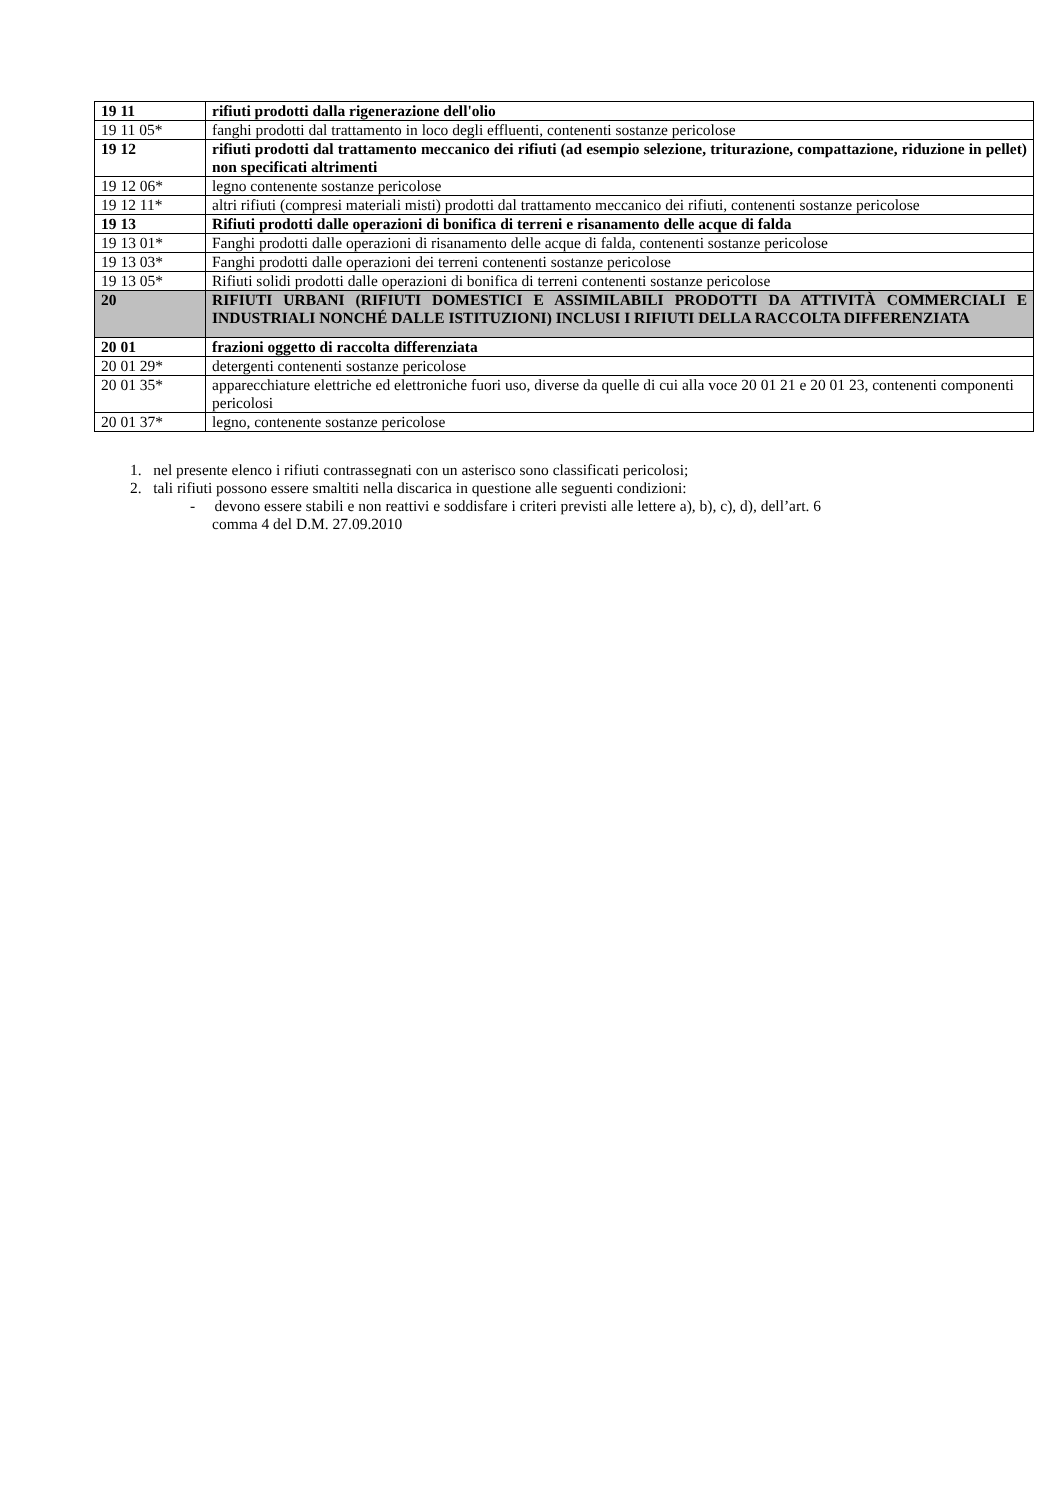| 19 11 | rifiuti prodotti dalla rigenerazione dell'olio |
| 19 11 05* | fanghi prodotti dal trattamento in loco degli effluenti, contenenti sostanze pericolose |
| 19 12 | rifiuti prodotti dal trattamento meccanico dei rifiuti (ad esempio selezione, triturazione, compattazione, riduzione in pellet) non specificati altrimenti |
| 19 12 06* | legno contenente sostanze pericolose |
| 19 12 11* | altri rifiuti (compresi materiali misti) prodotti dal trattamento meccanico dei rifiuti, contenenti sostanze pericolose |
| 19 13 | Rifiuti prodotti dalle operazioni di bonifica di terreni e risanamento delle acque di falda |
| 19 13 01* | Fanghi prodotti dalle operazioni di risanamento delle acque di falda, contenenti sostanze pericolose |
| 19 13 03* | Fanghi prodotti dalle operazioni dei terreni contenenti sostanze pericolose |
| 19 13 05* | Rifiuti solidi prodotti dalle operazioni di bonifica di terreni contenenti sostanze pericolose |
| 20 | RIFIUTI URBANI (RIFIUTI DOMESTICI E ASSIMILABILI PRODOTTI DA ATTIVITÀ COMMERCIALI E INDUSTRIALI NONCHÉ DALLE ISTITUZIONI) INCLUSI I RIFIUTI DELLA RACCOLTA DIFFERENZIATA |
| 20 01 | frazioni oggetto di raccolta differenziata |
| 20 01 29* | detergenti contenenti sostanze pericolose |
| 20 01 35* | apparecchiature elettriche ed elettroniche fuori uso, diverse da quelle di cui alla voce 20 01 21 e 20 01 23, contenenti componenti pericolosi |
| 20 01 37* | legno, contenente sostanze pericolose |
1. nel presente elenco i rifiuti contrassegnati con un asterisco sono classificati pericolosi;
2. tali rifiuti possono essere smaltiti nella discarica in questione alle seguenti condizioni:
- devono essere stabili e non reattivi e soddisfare i criteri previsti alle lettere a), b), c), d), dell’art. 6
comma 4 del D.M. 27.09.2010